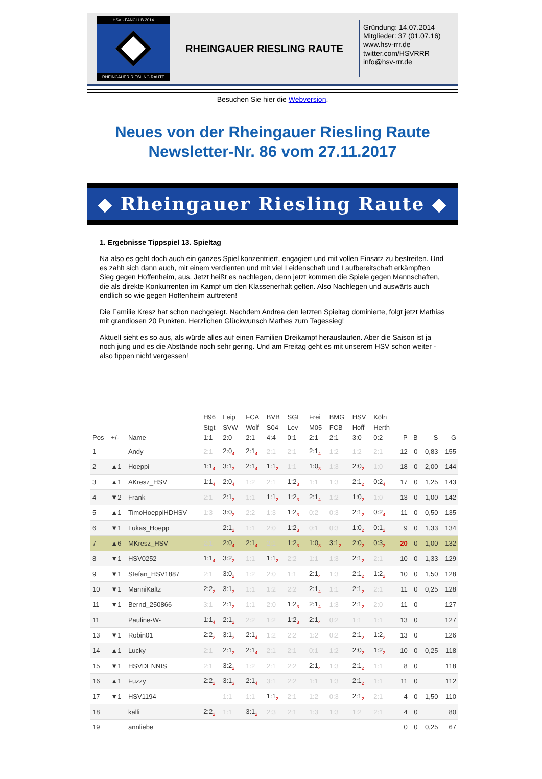HSV - FANCLUB 2014
RHEINGAUER RIESLING RAUTE
RHEINGAUER RIESLING RAUTE
Gründung: 14.07.2014
Mitglieder: 37 (01.07.16)
www.hsv-rrr.de
twitter.com/HSVRRR
info@hsv-rrr.de
Besuchen Sie hier die Webversion.
Neues von der Rheingauer Riesling Raute
Newsletter-Nr. 86 vom 27.11.2017
◆ Rheingauer Riesling Raute ◆
1. Ergebnisse Tippspiel 13. Spieltag
Na also es geht doch auch ein ganzes Spiel konzentriert, engagiert und mit vollen Einsatz zu bestreiten. Und es zahlt sich dann auch, mit einem verdienten und mit viel Leidenschaft und Laufbereitschaft erkämpften Sieg gegen Hoffenheim, aus. Jetzt heißt es nachlegen, denn jetzt kommen die Spiele gegen Mannschaften, die als direkte Konkurrenten im Kampf um den Klassenerhalt gelten. Also Nachlegen und auswärts auch endlich so wie gegen Hoffenheim auftreten!
Die Familie Kresz hat schon nachgelegt. Nachdem Andrea den letzten Spieltag dominierte, folgt jetzt Mathias mit grandiosen 20 Punkten. Herzlichen Glückwunsch Mathes zum Tagessieg!
Aktuell sieht es so aus, als würde alles auf einen Familien Dreikampf herauslaufen. Aber die Saison ist ja noch jung und es die Abstände noch sehr gering. Und am Freitag geht es mit unserem HSV schon weiter - also tippen nicht vergessen!
| Pos | +/- | Name | H96 Stgt 1:1 | Leip SVW 2:0 | FCA Wolf 2:1 | BVB S04 4:4 | SGE Lev 0:1 | Frei M05 2:1 | BMG FCB 2:1 | HSV Hoff 3:0 | Köln Herth 0:2 | P | B | S | G |
| --- | --- | --- | --- | --- | --- | --- | --- | --- | --- | --- | --- | --- | --- | --- | --- |
| 1 | | Andy | 2:1 | 2:0<sub>4</sub> | 2:1<sub>4</sub> | 2:1 | 2:1 | 2:1<sub>4</sub> | 1:2 | 1:2 | 2:1 | 12 | 0 | 0,83 | 155 |
| 2 | ▲1 | Hoeppi | 1:1<sub>4</sub> | 3:1<sub>3</sub> | 2:1<sub>4</sub> | 1:1<sub>2</sub> | 1:1 | 1:0<sub>3</sub> | 1:3 | 2:0<sub>2</sub> | 1:0 | 18 | 0 | 2,00 | 144 |
| 3 | ▲1 | AKresz_HSV | 1:1<sub>4</sub> | 2:0<sub>4</sub> | 1:2 | 2:1 | 1:2<sub>3</sub> | 1:1 | 1:3 | 2:1<sub>2</sub> | 0:2<sub>4</sub> | 17 | 0 | 1,25 | 143 |
| 4 | ▼2 | Frank | 2:1 | 2:1<sub>2</sub> | 1:1 | 1:1<sub>2</sub> | 1:2<sub>3</sub> | 2:1<sub>4</sub> | 1:2 | 1:0<sub>2</sub> | 1:0 | 13 | 0 | 1,00 | 142 |
| 5 | ▲1 | TimoHoeppiHDHSV | 1:3 | 3:0<sub>2</sub> | 2:2 | 1:3 | 1:2<sub>3</sub> | 0:2 | 0:3 | 2:1<sub>2</sub> | 0:2<sub>4</sub> | 11 | 0 | 0,50 | 135 |
| 6 | ▼1 | Lukas_Hoepp | | 2:1<sub>2</sub> | 1:1 | 2:0 | 1:2<sub>3</sub> | 0:1 | 0:3 | 1:0<sub>2</sub> | 0:1<sub>2</sub> | 9 | 0 | 1,33 | 134 |
| 7 | ▲6 | MKresz_HSV | 2:1 | 2:0<sub>4</sub> | 2:1<sub>4</sub> | 2:1 | 1:2<sub>3</sub> | 1:0<sub>3</sub> | 3:1<sub>2</sub> | 2:0<sub>2</sub> | 0:3<sub>2</sub> | 20 | 0 | 1,00 | 132 |
| 8 | ▼1 | HSV0252 | 1:1<sub>4</sub> | 3:2<sub>2</sub> | 1:1 | 1:1<sub>2</sub> | 2:2 | 1:1 | 1:3 | 2:1<sub>2</sub> | 2:1 | 10 | 0 | 1,33 | 129 |
| 9 | ▼1 | Stefan_HSV1887 | 2:1 | 3:0<sub>2</sub> | 1:2 | 2:0 | 1:1 | 2:1<sub>4</sub> | 1:3 | 2:1<sub>2</sub> | 1:2<sub>2</sub> | 10 | 0 | 1,50 | 128 |
| 10 | ▼1 | ManniKaltz | 2:2<sub>2</sub> | 3:1<sub>3</sub> | 1:1 | 1:2 | 2:2 | 2:1<sub>4</sub> | 1:1 | 2:1<sub>2</sub> | 2:1 | 11 | 0 | 0,25 | 128 |
| 11 | ▼1 | Bernd_250866 | 3:1 | 2:1<sub>2</sub> | 1:1 | 2:0 | 1:2<sub>3</sub> | 2:1<sub>4</sub> | 1:3 | 2:1<sub>2</sub> | 2:0 | 11 | 0 | | 127 |
| 11 | | Pauline-W- | 1:1<sub>4</sub> | 2:1<sub>2</sub> | 2:2 | 1:2 | 1:2<sub>3</sub> | 2:1<sub>4</sub> | 0:2 | 1:1 | 1:1 | 13 | 0 | | 127 |
| 13 | ▼1 | Robin01 | 2:2<sub>2</sub> | 3:1<sub>3</sub> | 2:1<sub>4</sub> | 1:2 | 2:2 | 1:2 | 0:2 | 2:1<sub>2</sub> | 1:2<sub>2</sub> | 13 | 0 | | 126 |
| 14 | ▲1 | Lucky | 2:1 | 2:1<sub>2</sub> | 2:1<sub>4</sub> | 2:1 | 2:1 | 0:1 | 1:2 | 2:0<sub>2</sub> | 1:2<sub>2</sub> | 10 | 0 | 0,25 | 118 |
| 15 | ▼1 | HSVDENNIS | 2:1 | 3:2<sub>2</sub> | 1:2 | 2:1 | 2:2 | 2:1<sub>4</sub> | 1:3 | 2:1<sub>2</sub> | 1:1 | 8 | 0 | | 118 |
| 16 | ▲1 | Fuzzy | 2:2<sub>2</sub> | 3:1<sub>3</sub> | 2:1<sub>4</sub> | 3:1 | 2:2 | 1:1 | 1:3 | 2:1<sub>2</sub> | 1:1 | 11 | 0 | | 112 |
| 17 | ▼1 | HSV1194 | | 1:1 | 1:1 | 1:1<sub>2</sub> | 2:1 | 1:2 | 0:3 | 2:1<sub>2</sub> | 2:1 | 4 | 0 | 1,50 | 110 |
| 18 | | kalli | 2:2<sub>2</sub> | 1:1 | 3:1<sub>2</sub> | 2:3 | 2:1 | 1:3 | 1:3 | 1:2 | 2:1 | 4 | 0 | | 80 |
| 19 | | annliebe | | | | | | | | | | 0 | 0 | 0,25 | 67 |